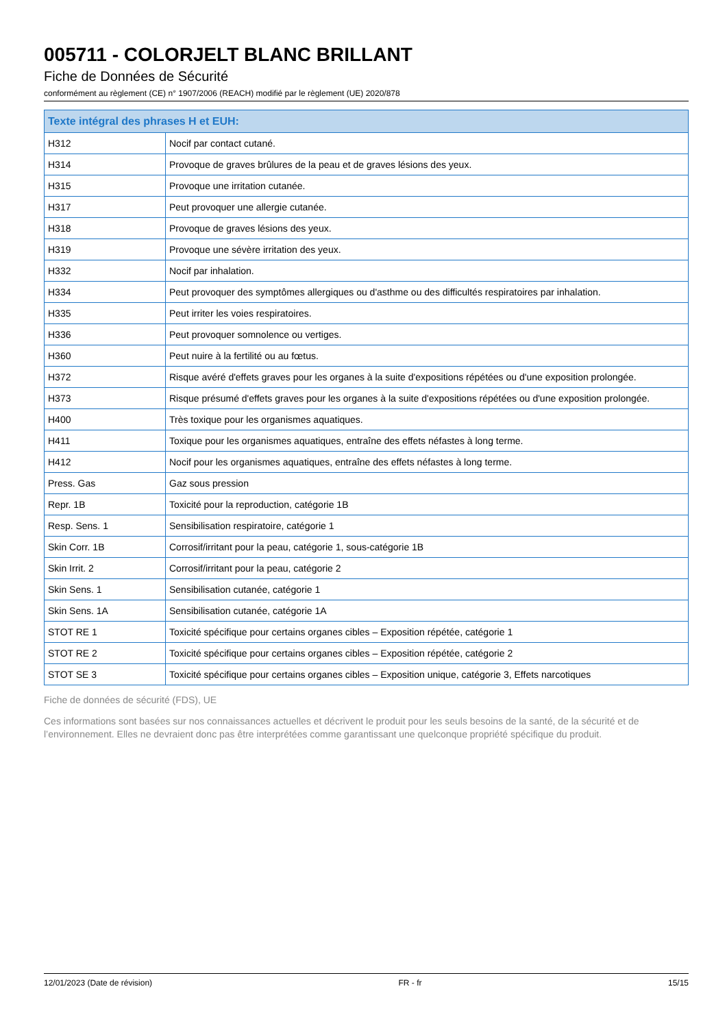005711 - COLORJELT BLANC BRILLANT
Fiche de Données de Sécurité
conformément au règlement (CE) n° 1907/2006 (REACH) modifié par le règlement (UE) 2020/878
| Texte intégral des phrases H et EUH: | |
| --- | --- |
| H312 | Nocif par contact cutané. |
| H314 | Provoque de graves brûlures de la peau et de graves lésions des yeux. |
| H315 | Provoque une irritation cutanée. |
| H317 | Peut provoquer une allergie cutanée. |
| H318 | Provoque de graves lésions des yeux. |
| H319 | Provoque une sévère irritation des yeux. |
| H332 | Nocif par inhalation. |
| H334 | Peut provoquer des symptômes allergiques ou d'asthme ou des difficultés respiratoires par inhalation. |
| H335 | Peut irriter les voies respiratoires. |
| H336 | Peut provoquer somnolence ou vertiges. |
| H360 | Peut nuire à la fertilité ou au fœtus. |
| H372 | Risque avéré d'effets graves pour les organes à la suite d'expositions répétées ou d'une exposition prolongée. |
| H373 | Risque présumé d'effets graves pour les organes à la suite d'expositions répétées ou d'une exposition prolongée. |
| H400 | Très toxique pour les organismes aquatiques. |
| H411 | Toxique pour les organismes aquatiques, entraîne des effets néfastes à long terme. |
| H412 | Nocif pour les organismes aquatiques, entraîne des effets néfastes à long terme. |
| Press. Gas | Gaz sous pression |
| Repr. 1B | Toxicité pour la reproduction, catégorie 1B |
| Resp. Sens. 1 | Sensibilisation respiratoire, catégorie 1 |
| Skin Corr. 1B | Corrosif/irritant pour la peau, catégorie 1, sous-catégorie 1B |
| Skin Irrit. 2 | Corrosif/irritant pour la peau, catégorie 2 |
| Skin Sens. 1 | Sensibilisation cutanée, catégorie 1 |
| Skin Sens. 1A | Sensibilisation cutanée, catégorie 1A |
| STOT RE 1 | Toxicité spécifique pour certains organes cibles – Exposition répétée, catégorie 1 |
| STOT RE 2 | Toxicité spécifique pour certains organes cibles – Exposition répétée, catégorie 2 |
| STOT SE 3 | Toxicité spécifique pour certains organes cibles – Exposition unique, catégorie 3, Effets narcotiques |
Fiche de données de sécurité (FDS), UE
Ces informations sont basées sur nos connaissances actuelles et décrivent le produit pour les seuls besoins de la santé, de la sécurité et de l’environnement. Elles ne devraient donc pas être interprétées comme garantissant une quelconque propriété spécifique du produit.
12/01/2023 (Date de révision) FR - fr 15/15